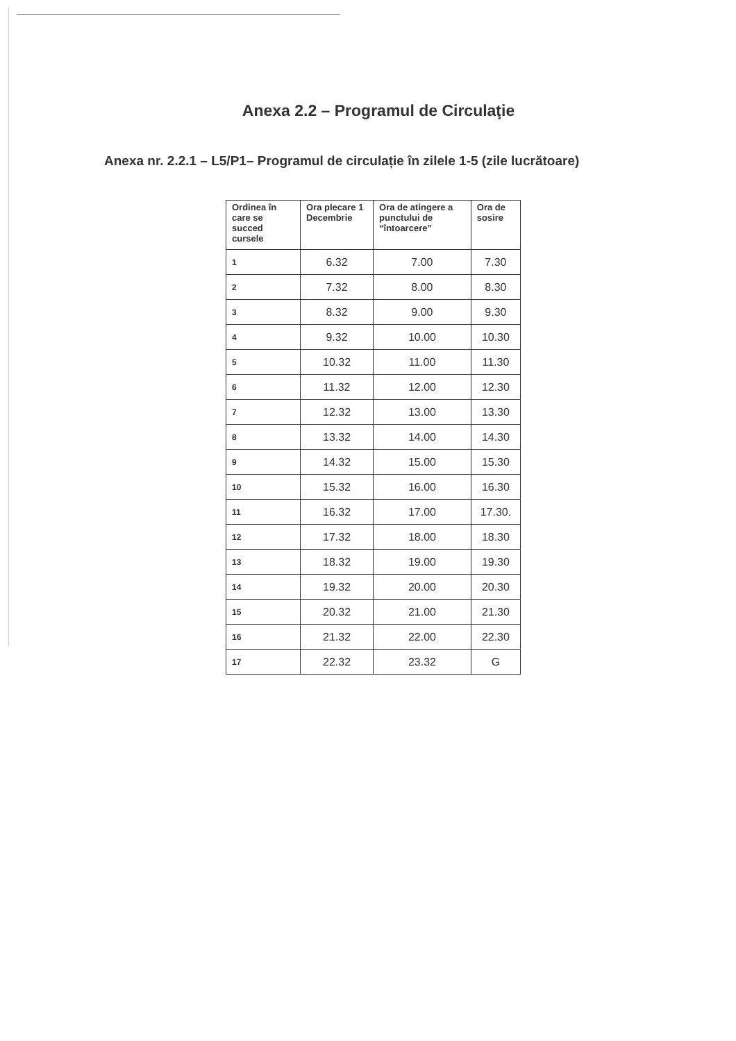Anexa 2.2 – Programul de Circulaţie
Anexa nr. 2.2.1 – L5/P1– Programul de circulație în zilele 1-5 (zile lucrătoare)
| Ordinea în care se succed cursele | Ora plecare 1 Decembrie | Ora de atingere a punctului de “întoarcere” | Ora de sosire |
| --- | --- | --- | --- |
| 1 | 6.32 | 7.00 | 7.30 |
| 2 | 7.32 | 8.00 | 8.30 |
| 3 | 8.32 | 9.00 | 9.30 |
| 4 | 9.32 | 10.00 | 10.30 |
| 5 | 10.32 | 11.00 | 11.30 |
| 6 | 11.32 | 12.00 | 12.30 |
| 7 | 12.32 | 13.00 | 13.30 |
| 8 | 13.32 | 14.00 | 14.30 |
| 9 | 14.32 | 15.00 | 15.30 |
| 10 | 15.32 | 16.00 | 16.30 |
| 11 | 16.32 | 17.00 | 17.30. |
| 12 | 17.32 | 18.00 | 18.30 |
| 13 | 18.32 | 19.00 | 19.30 |
| 14 | 19.32 | 20.00 | 20.30 |
| 15 | 20.32 | 21.00 | 21.30 |
| 16 | 21.32 | 22.00 | 22.30 |
| 17 | 22.32 | 23.32 | G |